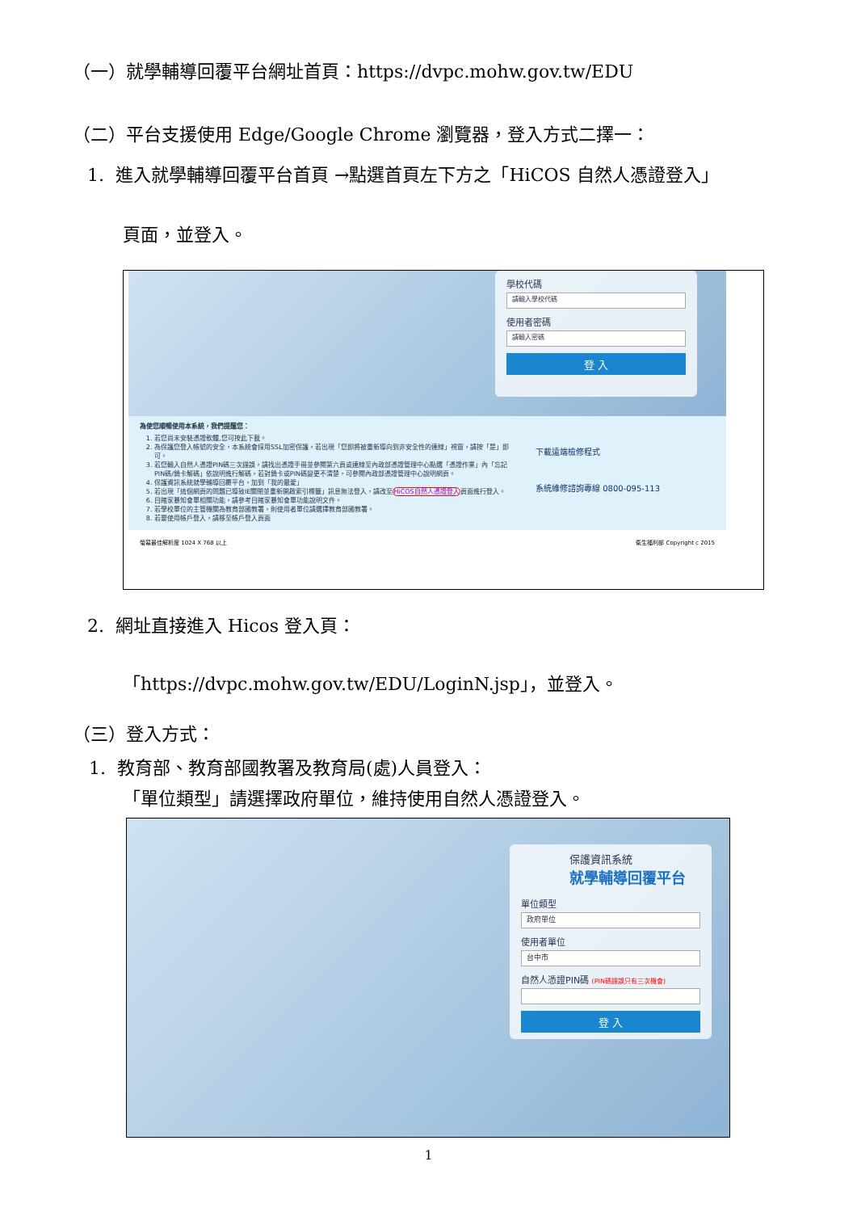（一）就學輔導回覆平台網址首頁：https://dvpc.mohw.gov.tw/EDU
（二）平台支援使用 Edge/Google Chrome 瀏覽器，登入方式二擇一：
1. 進入就學輔導回覆平台首頁 →點選首頁左下方之「HiCOS 自然人憑證登入」
頁面，並登入。
學校代碼
請輸入學校代碼
使用者密碼
請輸入密碼
登 入
為使您順暢使用本系統，我們提醒您：
1. 若您尚未安裝憑證軟體,您可按此下載。
2. 為保護您登入帳號的安全，本系統會採用SSL加密保護，若出現「您即將被重新導向到非安全性的連線」視窗，請按「是」即可。
3. 若您輸入自然人憑證PIN碼三次錯誤，請找出憑證手冊並參閱第六頁或連線至內政部憑證管理中心點選「憑證作業」內「忘記PIN碼/鎖卡解碼」依說明進行解碼，若對鎖卡或PIN碼變更不清楚，可參閱內政部憑證管理中心說明網頁。
4. 保護資訊系統就學輔導回覆平台，加到「我的最愛」
5. 若出現「這個網頁的問題已導致IE關閉並重新開啟索引標籤」訊息無法登入，請改至HiCOS自然人憑證登入頁面進行登入。
6. 目睹家暴知會單相關功能，請參考目睹家暴知會單功能說明文件。
7. 若學校單位的主管機關為教育部國教署，則使用者單位請選擇教育部國教署。
8. 若要使用帳戶登入，請移至帳戶登入頁面
下載遠端檢修程式
系統維修諮詢專線 0800-095-113
螢幕最佳解析度 1024 X 768 以上 衛生福利部 Copyright c 2015
2. 網址直接進入 Hicos 登入頁：
「https://dvpc.mohw.gov.tw/EDU/LoginN.jsp」，並登入。
（三）登入方式：
1. 教育部、教育部國教署及教育局(處)人員登入：
「單位類型」請選擇政府單位，維持使用自然人憑證登入。
保護資訊系統
就學輔導回覆平台
單位類型
政府單位
使用者單位
台中市
自然人憑證PIN碼 (PIN碼錯誤只有三次機會)
登 入
1